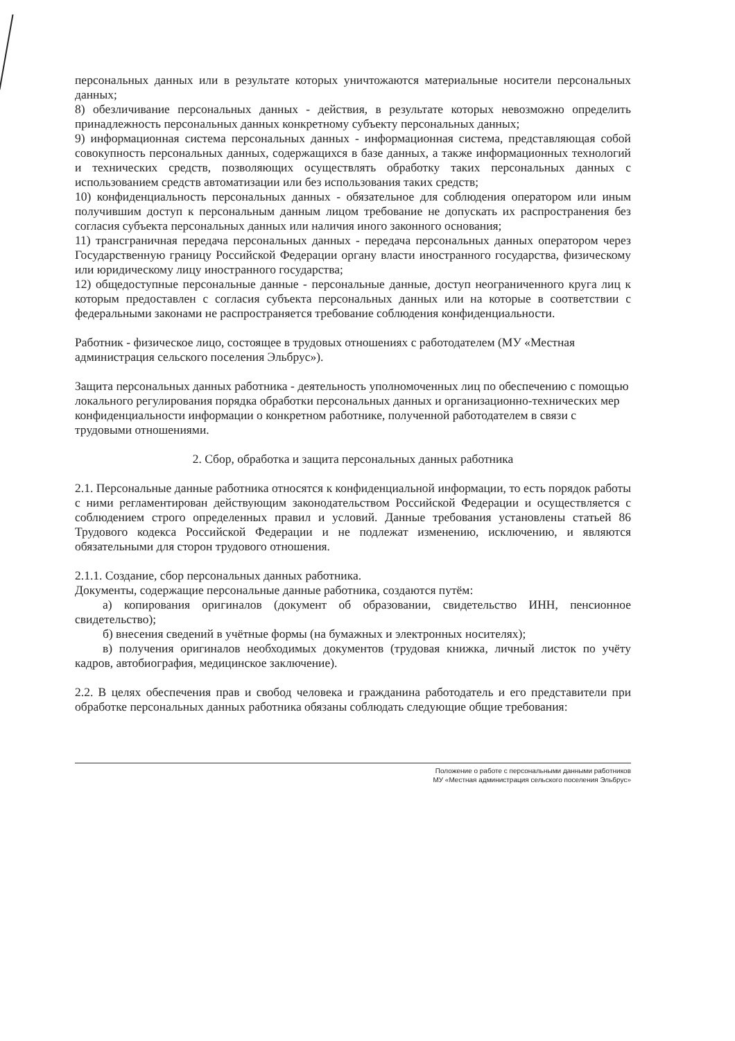персональных данных или в результате которых уничтожаются материальные носители персональных данных;
8) обезличивание персональных данных - действия, в результате которых невозможно определить принадлежность персональных данных конкретному субъекту персональных данных;
9) информационная система персональных данных - информационная система, представляющая собой совокупность персональных данных, содержащихся в базе данных, а также информационных технологий и технических средств, позволяющих осуществлять обработку таких персональных данных с использованием средств автоматизации или без использования таких средств;
10) конфиденциальность персональных данных - обязательное для соблюдения оператором или иным получившим доступ к персональным данным лицом требование не допускать их распространения без согласия субъекта персональных данных или наличия иного законного основания;
11) трансграничная передача персональных данных - передача персональных данных оператором через Государственную границу Российской Федерации органу власти иностранного государства, физическому или юридическому лицу иностранного государства;
12) общедоступные персональные данные - персональные данные, доступ неограниченного круга лиц к которым предоставлен с согласия субъекта персональных данных или на которые в соответствии с федеральными законами не распространяется требование соблюдения конфиденциальности.
Работник - физическое лицо, состоящее в трудовых отношениях с работодателем (МУ «Местная администрация сельского поселения Эльбрус»).
Защита персональных данных работника - деятельность уполномоченных лиц по обеспечению с помощью локального регулирования порядка обработки персональных данных и организационно-технических мер конфиденциальности информации о конкретном работнике, полученной работодателем в связи с трудовыми отношениями.
2. Сбор, обработка и защита персональных данных работника
2.1. Персональные данные работника относятся к конфиденциальной информации, то есть порядок работы с ними регламентирован действующим законодательством Российской Федерации и осуществляется с соблюдением строго определенных правил и условий. Данные требования установлены статьей 86 Трудового кодекса Российской Федерации и не подлежат изменению, исключению, и являются обязательными для сторон трудового отношения.
2.1.1. Создание, сбор персональных данных работника.
Документы, содержащие персональные данные работника, создаются путём:
а) копирования оригиналов (документ об образовании, свидетельство ИНН, пенсионное свидетельство);
б) внесения сведений в учётные формы (на бумажных и электронных носителях);
в) получения оригиналов необходимых документов (трудовая книжка, личный листок по учёту кадров, автобиография, медицинское заключение).
2.2. В целях обеспечения прав и свобод человека и гражданина работодатель и его представители при обработке персональных данных работника обязаны соблюдать следующие общие требования:
Положение о работе с персональными данными работников
МУ «Местная администрация сельского поселения Эльбрус»